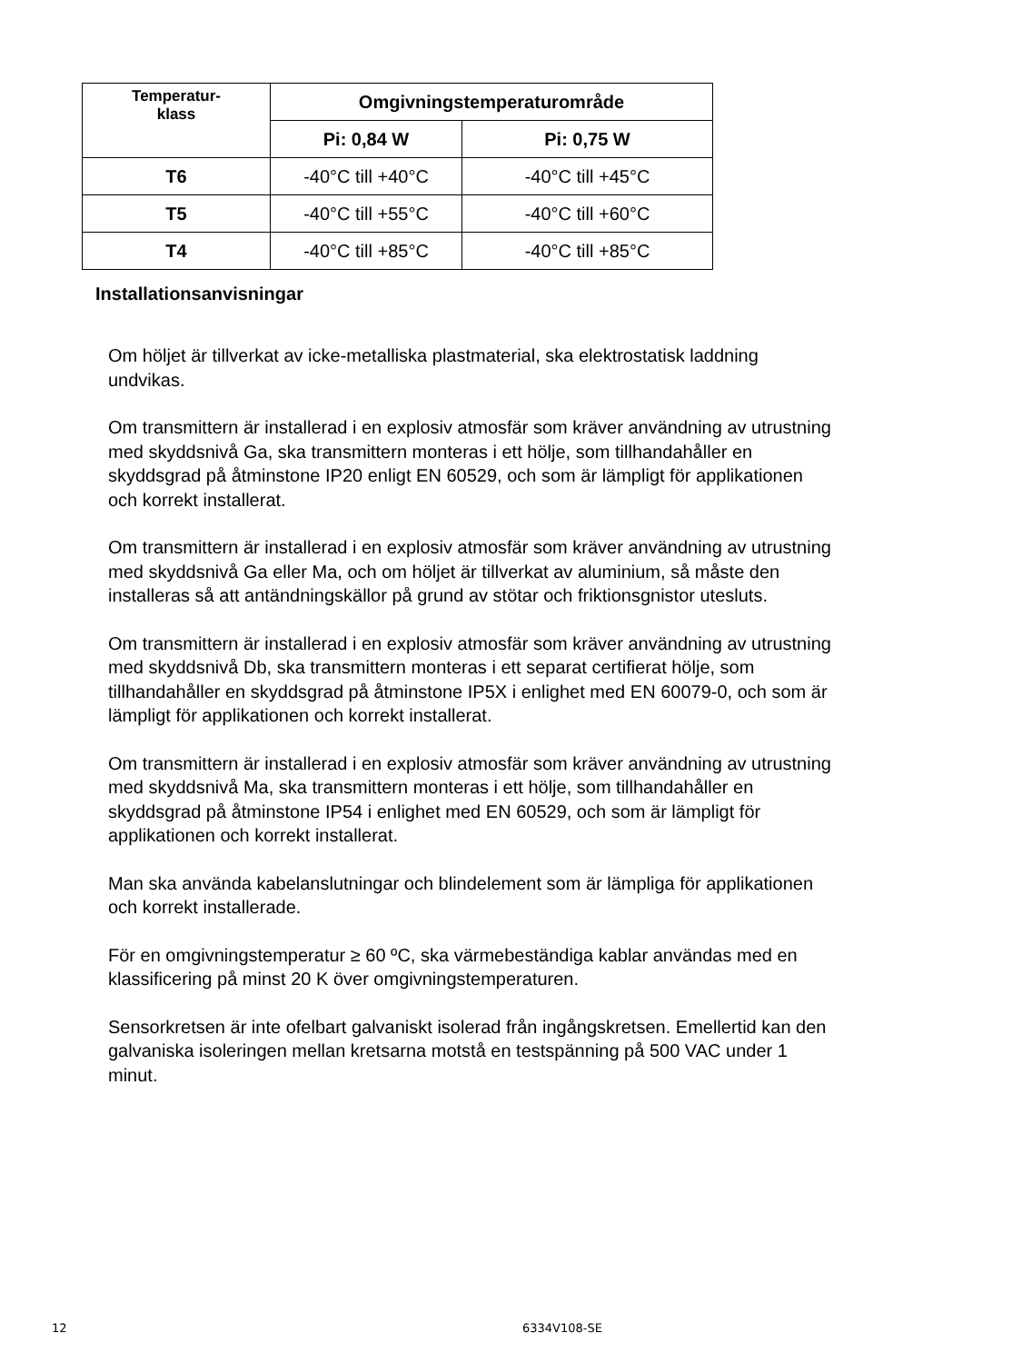| Temperatur- klass | Omgivningstemperaturområde | |
| --- | --- | --- |
| | Pi: 0,84 W | Pi: 0,75 W |
| T6 | -40°C till +40°C | -40°C till +45°C |
| T5 | -40°C till +55°C | -40°C till +60°C |
| T4 | -40°C till +85°C | -40°C till +85°C |
Installationsanvisningar
Om höljet är tillverkat av icke-metalliska plastmaterial, ska elektrostatisk laddning undvikas.
Om transmittern är installerad i en explosiv atmosfär som kräver användning av utrustning med skyddsnivå Ga, ska transmittern monteras i ett hölje, som tillhandahåller en skyddsgrad på åtminstone IP20 enligt EN 60529, och som är lämpligt för applikationen och korrekt installerat.
Om transmittern är installerad i en explosiv atmosfär som kräver användning av utrustning med skyddsnivå Ga eller Ma, och om höljet är tillverkat av aluminium, så måste den installeras så att antändningskällor på grund av stötar och friktionsgnistor utesluts.
Om transmittern är installerad i en explosiv atmosfär som kräver användning av utrustning med skyddsnivå Db, ska transmittern monteras i ett separat certifierat hölje, som tillhandahåller en skyddsgrad på åtminstone IP5X i enlighet med EN 60079-0, och som är lämpligt för applikationen och korrekt installerat.
Om transmittern är installerad i en explosiv atmosfär som kräver användning av utrustning med skyddsnivå Ma, ska transmittern monteras i ett hölje, som tillhandahåller en skyddsgrad på åtminstone IP54 i enlighet med EN 60529, och som är lämpligt för applikationen och korrekt installerat.
Man ska använda kabelanslutningar och blindelement som är lämpliga för applikationen och korrekt installerade.
För en omgivningstemperatur ≥ 60 ºC, ska värmebeständiga kablar användas med en klassificering på minst 20 K över omgivningstemperaturen.
Sensorkretsen är inte ofelbart galvaniskt isolerad från ingångskretsen. Emellertid kan den galvaniska isoleringen mellan kretsarna motstå en testspänning på 500 VAC under 1 minut.
12 6334V108-SE